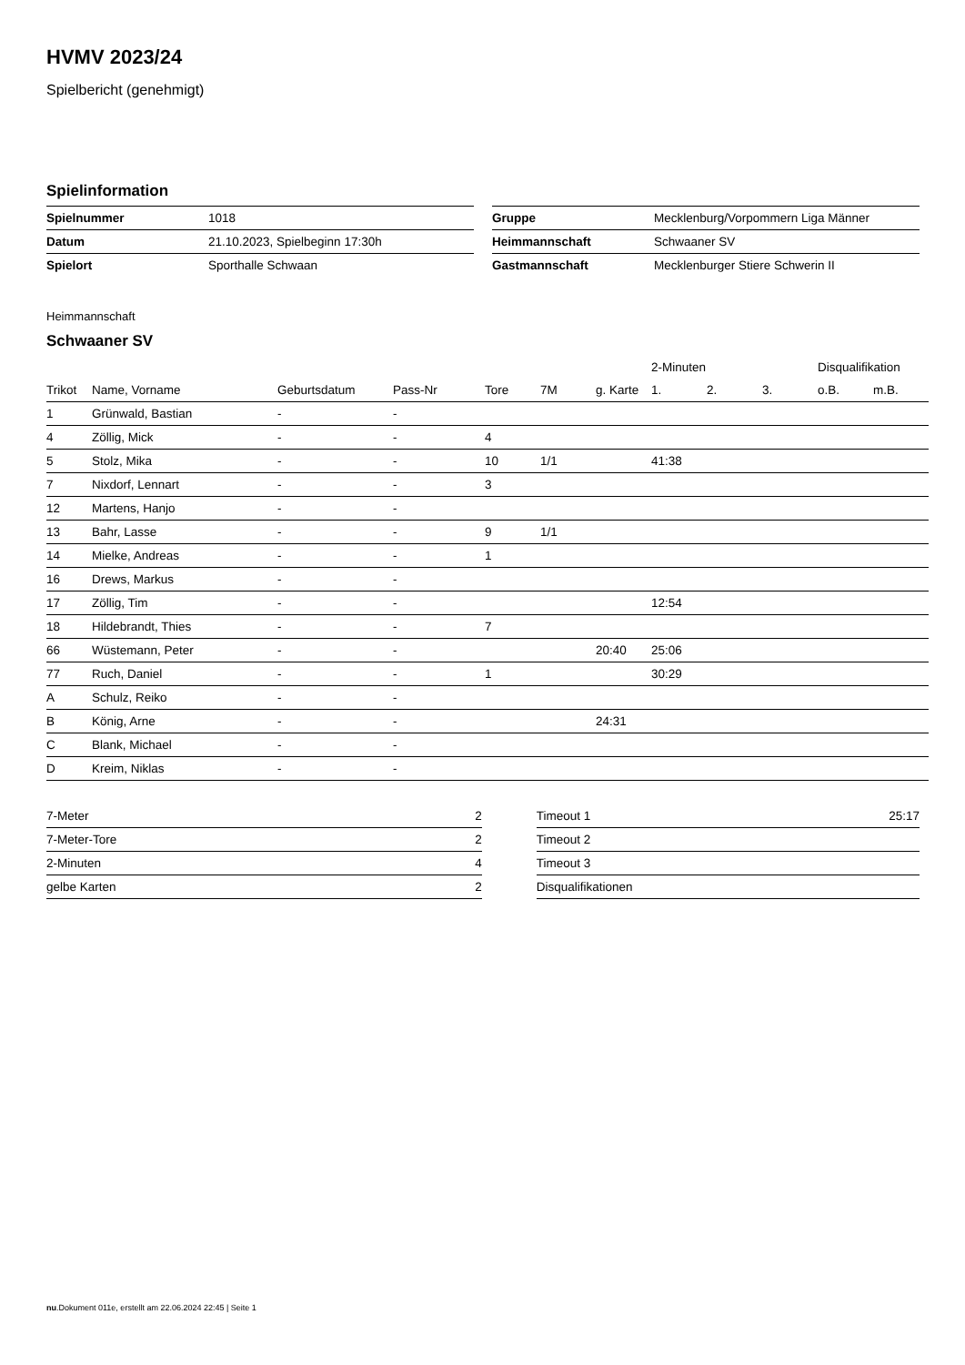HVMV 2023/24
Spielbericht (genehmigt)
Spielinformation
| Spielnummer | 1018 |
| Datum | 21.10.2023, Spielbeginn 17:30h |
| Spielort | Sporthalle Schwaan |
| Gruppe | Mecklenburg/Vorpommern Liga Männer |
| Heimmannschaft | Schwaaner SV |
| Gastmannschaft | Mecklenburger Stiere Schwerin II |
Heimmannschaft
Schwaaner SV
| | | | | | | | 2-Minuten | | | Disqualifikation | |
| --- | --- | --- | --- | --- | --- | --- | --- | --- | --- | --- | --- |
| Trikot | Name, Vorname | Geburtsdatum | Pass-Nr | Tore | 7M | g. Karte | 1. | 2. | 3. | o.B. | m.B. |
| 1 | Grünwald, Bastian | - | - | | | | | | | | |
| 4 | Zöllig, Mick | - | - | 4 | | | | | | | |
| 5 | Stolz, Mika | - | - | 10 | 1/1 | | 41:38 | | | | |
| 7 | Nixdorf, Lennart | - | - | 3 | | | | | | | |
| 12 | Martens, Hanjo | - | - | | | | | | | | |
| 13 | Bahr, Lasse | - | - | 9 | 1/1 | | | | | | |
| 14 | Mielke, Andreas | - | - | 1 | | | | | | | |
| 16 | Drews, Markus | - | - | | | | | | | | |
| 17 | Zöllig, Tim | - | - | | | | 12:54 | | | | |
| 18 | Hildebrandt, Thies | - | - | 7 | | | | | | | |
| 66 | Wüstemann, Peter | - | - | | | 20:40 | 25:06 | | | | |
| 77 | Ruch, Daniel | - | - | 1 | | | 30:29 | | | | |
| A | Schulz, Reiko | - | - | | | | | | | | |
| B | König, Arne | - | - | | | 24:31 | | | | | |
| C | Blank, Michael | - | - | | | | | | | | |
| D | Kreim, Niklas | - | - | | | | | | | | |
| 7-Meter | 2 |
| 7-Meter-Tore | 2 |
| 2-Minuten | 4 |
| gelbe Karten | 2 |
| Timeout 1 | 25:17 |
| Timeout 2 | |
| Timeout 3 | |
| Disqualifikationen | |
nu.Dokument 011e, erstellt am 22.06.2024 22:45 | Seite 1